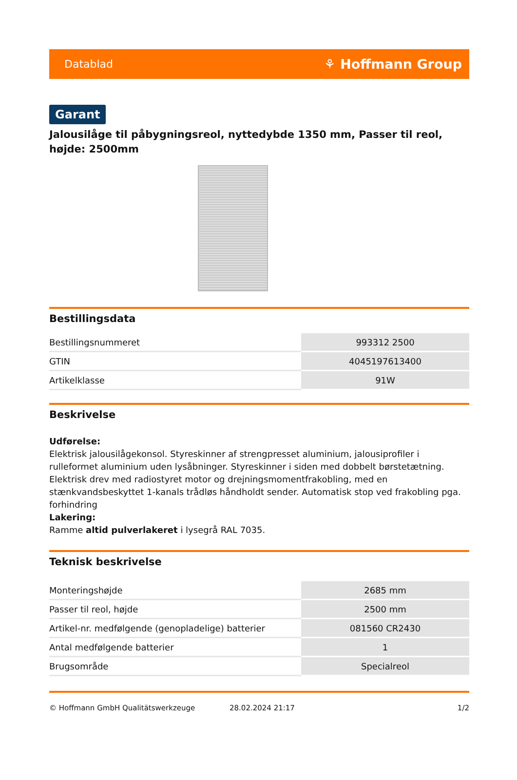Datablad ⚘ Hoffmann Group
Garant
Jalousilåge til påbygningsreol, nyttedybde 1350 mm, Passer til reol, højde: 2500mm
Bestillingsdata
| Bestillingsnummeret | 993312 2500 |
| GTIN | 4045197613400 |
| Artikelklasse | 91W |
Beskrivelse
Udførelse:
Elektrisk jalousilågekonsol. Styreskinner af strengpresset aluminium, jalousiprofiler i rulleformet aluminium uden lysåbninger. Styreskinner i siden med dobbelt børstetætning. Elektrisk drev med radiostyret motor og drejningsmomentfrakobling, med en stænkvandsbeskyttet 1-kanals trådløs håndholdt sender. Automatisk stop ved frakobling pga. forhindring
Lakering:
Ramme altid pulverlakeret i lysegrå RAL 7035.
Teknisk beskrivelse
| Monteringshøjde | 2685 mm |
| Passer til reol, højde | 2500 mm |
| Artikel-nr. medfølgende (genopladelige) batterier | 081560 CR2430 |
| Antal medfølgende batterier | 1 |
| Brugsområde | Specialreol |
© Hoffmann GmbH Qualitätswerkzeuge 28.02.2024 21:17 1/2